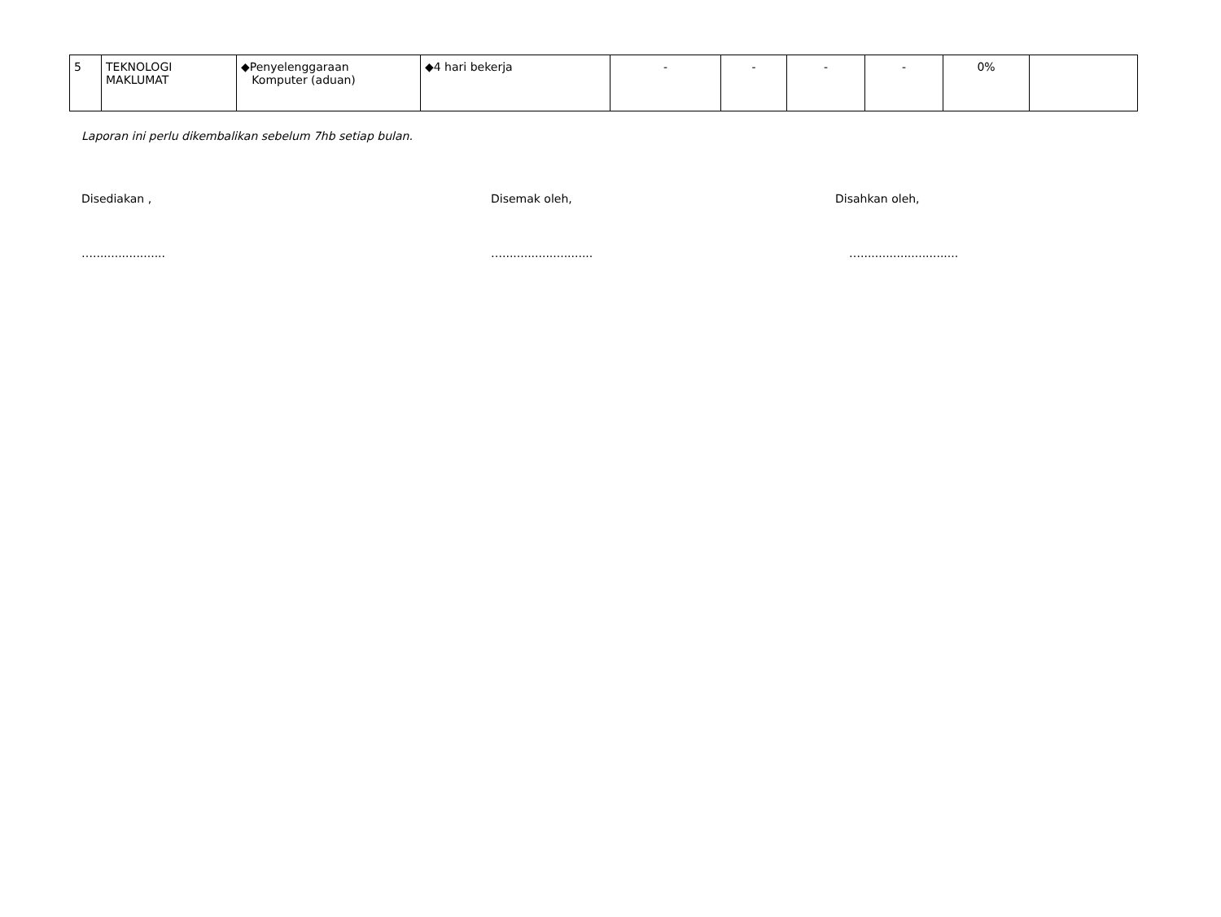| 5 | TEKNOLOGI MAKLUMAT | ◆Penyelenggaraan Komputer (aduan) | ◆4 hari bekerja | - | - | - | - | 0% | |
Laporan ini perlu dikembalikan sebelum 7hb setiap bulan.
Disediakan , Disemak oleh, Disahkan oleh,
….................... …......................... …...........................